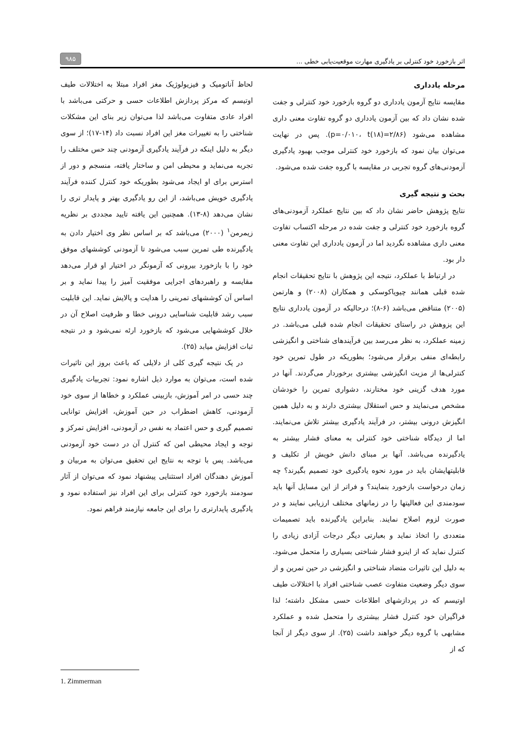اثر بازخورد خود کنترلی بر یادگیری مهارت موقعیت‌یابی خطی ... ۹۸۵
مرحله یادداری
مقایسه نتایج آزمون یادداری دو گروه بازخورد خود کنترلی و جفت شده نشان داد که بین آزمون یادداری دو گروه تفاوت معنی داری مشاهده می‌شود (p=۰/۰۱۰، t(۱۸)=۲/۸۶). پس در نهایت می‌توان بیان نمود که بازخورد خود کنترلی موجب بهبود یادگیری آزمودنی‌های گروه تجربی در مقایسه با گروه جفت شده می‌شود.
بحث و نتیجه گیری
نتایج پژوهش حاضر نشان داد که بین نتایج عملکرد آزمودنی‌های گروه بازخورد خود کنترلی و جفت شده در مرحله اکتساب تفاوت معنی داری مشاهده نگردید اما در آزمون یادداری این تفاوت معنی دار بود.
در ارتباط با عملکرد، نتیجه این پژوهش با نتایج تحقیقات انجام شده قبلی همانند چیویاکوسکی و همکاران (۲۰۰۸) و هارتمن (۲۰۰۵) متناقض می‌باشد (۶-۸)؛ درحالیکه در آزمون یادداری نتایج این پزوهش در راستای تحقیقات انجام شده قبلی می‌باشد. در زمینه عملکرد، به نظر می‌رسد بین فرآیندهای شناختی و انگیزشی رابطه‌ای منفی برقرار می‌شود؛ بطوریکه در طول تمرین خود کنترلی‌ها از مزیت انگیزشی بیشتری برخوردار می‌گردند. آنها در مورد هدف گزینی خود مختارند، دشواری تمرین را خودشان مشخص می‌نمایند و حس استقلال بیشتری دارند و به دلیل همین انگیزش درونی بیشتر، در فرآیند یادگیری بیشتر تلاش می‌نمایند. اما از دیدگاه شناختی خود کنترلی به معنای فشار بیشتر به یادگیرنده می‌باشد. آنها بر مبنای دانش خویش از تکلیف و قابلیتهایشان باید در مورد نحوه یادگیری خود تصمیم بگیرند؟ چه زمان درخواست بازخورد بنمایند؟ و فراتر از این مسایل آنها باید سودمندی این فعالیتها را در زمانهای مختلف ارزیابی نمایند و در صورت لزوم اصلاح نمایند. بنابراین یادگیرنده باید تصمیمات متعددی را اتخاذ نماید و بعبارتی دیگر درجات آزادی زیادی را کنترل نماید که از اینرو فشار شناختی بسیاری را متحمل می‌شود. به دلیل این تاثیرات متضاد شناختی و انگیزشی در حین تمرین و از سوی دیگر وضعیت متفاوت عصب شناختی افراد با اختلالات طیف اوتیسم که در پردازشهای اطلاعات حسی مشکل داشته؛ لذا فراگیران خود کنترل فشار بیشتری را متحمل شده و عملکرد مشابهی با گروه دیگر خواهند داشت (۲۵). از سوی دیگر از آنجا که از
لحاظ آناتومیک و فیزیولوژیک مغز افراد مبتلا به اختلالات طیف اوتیسم که مرکز پردازش اطلاعات حسی و حرکتی می‌باشد با افراد عادی متفاوت می‌باشد لذا می‌توان زیر بنای این مشکلات شناختی را به تغییرات مغز این افراد نسبت داد (۱۴-۱۷)؛ از سوی دیگر به دلیل اینکه در فرآیند یادگیری آزمودنی چند حس مختلف را تجربه می‌نماید و محیطی امن و ساختار یافته، منسجم و دور از استرس برای او ایجاد می‌شود بطوریکه خود کنترل کننده فرآیند یادگیری خویش می‌باشد، از این رو یادگیری بهتر و پایدار تری را نشان می‌دهد (۸-۱۳). همچنین این یافته تایید مجددی بر نظریه زیمرمن<sup>۱</sup> (۲۰۰۰) می‌باشد که بر اساس نظر وی اختیار دادن به یادگیرنده طی تمرین سبب می‌شود تا آزمودنی کوششهای موفق خود را با بازخورد بیرونی که آزمونگر در اختیار او قرار می‌دهد مقایسه و راهبردهای اجرایی موفقیت آمیز را پیدا نماید و بر اساس آن کوششهای تمرینی را هدایت و پالایش نماید. این قابلیت سبب رشد قابلیت شناسایی درونی خطا و ظرفیت اصلاح آن در خلال کوششهایی می‌شود که بازخورد ارئه نمی‌شود و در نتیجه ثبات افزایش میابد (۲۵).
در یک نتیجه گیری کلی از دلایلی که باعث بروز این تاثیرات شده است، می‌توان به موارد ذیل اشاره نمود: تجربیات یادگیری چند حسی در امر آموزش، بازبینی عملکرد و خطاها از سوی خود آزمودنی، کاهش اضطراب در حین آموزش، افزایش توانایی تصمیم گیری و حس اعتماد به نفس در آزمودنی، افزایش تمرکز و توجه و ایجاد محیطی امن که کنترل آن در دست خود آزمودنی می‌باشد. پس با توجه به نتایج این تحقیق می‌توان به مربیان و آموزش دهندگان افراد استثنایی پیشنهاد نمود که می‌توان از آثار سودمند بازخورد خود کنترلی برای این افراد نیز استفاده نمود و یادگیری پایدارتری را برای این جامعه نیازمند فراهم نمود.
1. Zimmerman